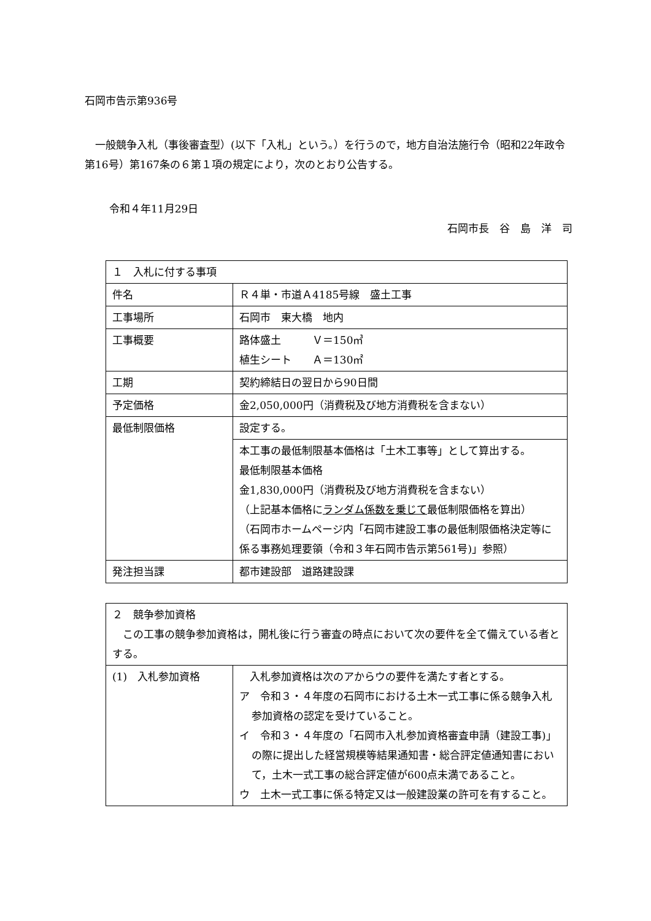石岡市告示第936号
一般競争入札（事後審査型）(以下「入札」という。）を行うので，地方自治法施行令（昭和22年政令第16号）第167条の６第１項の規定により，次のとおり公告する。
令和４年11月29日
石岡市長　谷　島　洋　司
| １ 入札に付する事項 | |
| 件名 | Ｒ４単・市道Ａ4185号線 盛土工事 |
| 工事場所 | 石岡市 東大橋 地内 |
| 工事概要 | 路体盛土 Ｖ＝150㎥ 植生シート Ａ＝130㎡ |
| 工期 | 契約締結日の翌日から90日間 |
| 予定価格 | 金2,050,000円（消費税及び地方消費税を含まない） |
| 最低制限価格 | 設定する。 |
| | 本工事の最低制限基本価格は「土木工事等」として算出する。 最低制限基本価格 金1,830,000円（消費税及び地方消費税を含まない） （上記基本価格に ランダム係数を乗じて 最低制限価格を算出） （石岡市ホームページ内「石岡市建設工事の最低制限価格決定等に係る事務処理要領（令和３年石岡市告示第561号)」参照） |
| 発注担当課 | 都市建設部 道路建設課 |
| ２ 競争参加資格 この工事の競争参加資格は，開札後に行う審査の時点において次の要件を全て備えている者とする。 | |
| (1) 入札参加資格 | 入札参加資格は次のアからウの要件を満たす者とする。 ア 令和３・４年度の石岡市における土木一式工事に係る競争入札参加資格の認定を受けていること。 イ 令和３・４年度の「石岡市入札参加資格審査申請（建設工事)」の際に提出した経営規模等結果通知書・総合評定値通知書において，土木一式工事の総合評定値が600点未満であること。 ウ 土木一式工事に係る特定又は一般建設業の許可を有すること。 |